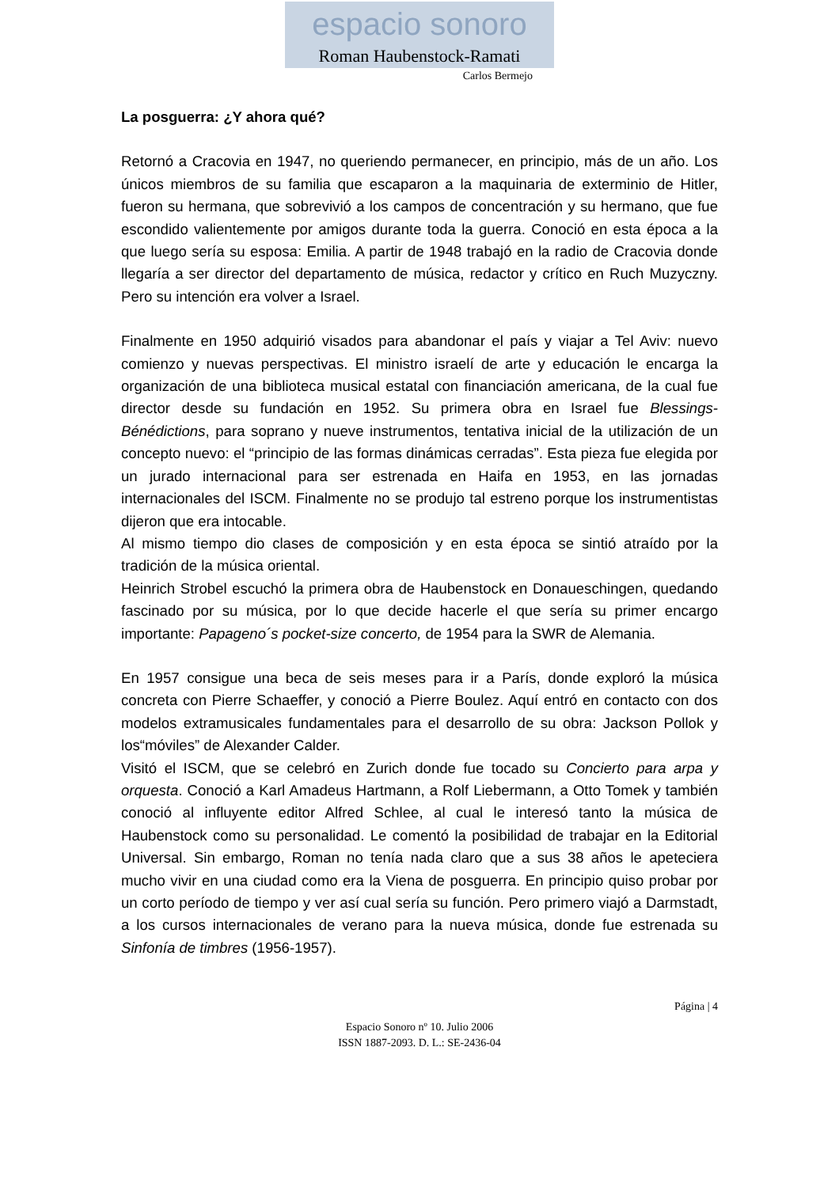espacio sonoro
Roman Haubenstock-Ramati
Carlos Bermejo
La posguerra: ¿Y ahora qué?
Retornó a Cracovia en 1947, no queriendo permanecer, en principio, más de un año. Los únicos miembros de su familia que escaparon a la maquinaria de exterminio de Hitler, fueron su hermana, que sobrevivió a los campos de concentración y su hermano, que fue escondido valientemente por amigos durante toda la guerra. Conoció en esta época a la que luego sería su esposa: Emilia. A partir de 1948 trabajó en la radio de Cracovia donde llegaría a ser director del departamento de música, redactor y crítico en Ruch Muzyczny. Pero su intención era volver a Israel.
Finalmente en 1950 adquirió visados para abandonar el país y viajar a Tel Aviv: nuevo comienzo y nuevas perspectivas. El ministro israelí de arte y educación le encarga la organización de una biblioteca musical estatal con financiación americana, de la cual fue director desde su fundación en 1952. Su primera obra en Israel fue Blessings-Bénédictions, para soprano y nueve instrumentos, tentativa inicial de la utilización de un concepto nuevo: el “principio de las formas dinámicas cerradas”. Esta pieza fue elegida por un jurado internacional para ser estrenada en Haifa en 1953, en las jornadas internacionales del ISCM. Finalmente no se produjo tal estreno porque los instrumentistas dijeron que era intocable.
Al mismo tiempo dio clases de composición y en esta época se sintió atraído por la tradición de la música oriental.
Heinrich Strobel escuchó la primera obra de Haubenstock en Donaueschingen, quedando fascinado por su música, por lo que decide hacerle el que sería su primer encargo importante: Papageno´s pocket-size concerto, de 1954 para la SWR de Alemania.
En 1957 consigue una beca de seis meses para ir a París, donde exploró la música concreta con Pierre Schaeffer, y conoció a Pierre Boulez. Aquí entró en contacto con dos modelos extramusicales fundamentales para el desarrollo de su obra: Jackson Pollok y los“móviles” de Alexander Calder.
Visitó el ISCM, que se celebró en Zurich donde fue tocado su Concierto para arpa y orquesta. Conoció a Karl Amadeus Hartmann, a Rolf Liebermann, a Otto Tomek y también conoció al influyente editor Alfred Schlee, al cual le interesó tanto la música de Haubenstock como su personalidad. Le comentó la posibilidad de trabajar en la Editorial Universal. Sin embargo, Roman no tenía nada claro que a sus 38 años le apeteciera mucho vivir en una ciudad como era la Viena de posguerra. En principio quiso probar por un corto período de tiempo y ver así cual sería su función. Pero primero viajó a Darmstadt, a los cursos internacionales de verano para la nueva música, donde fue estrenada su Sinfonía de timbres (1956-1957).
Página | 4
Espacio Sonoro nº 10. Julio 2006
ISSN 1887-2093. D. L.: SE-2436-04